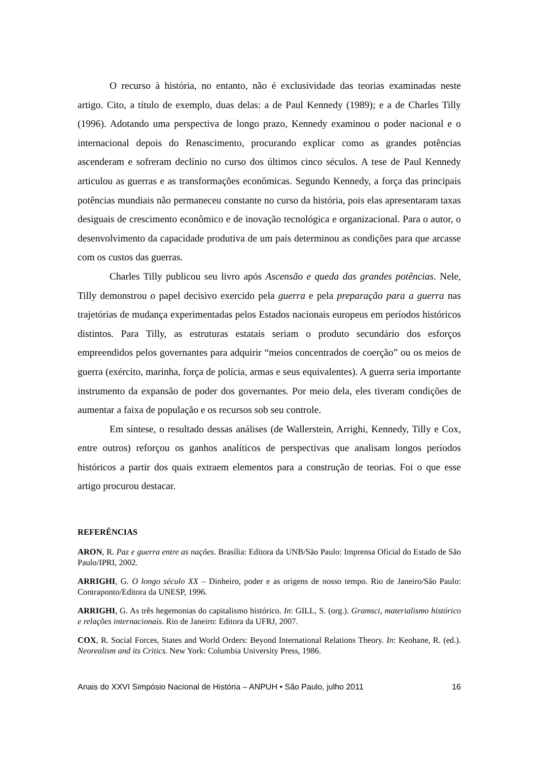O recurso à história, no entanto, não é exclusividade das teorias examinadas neste artigo. Cito, a título de exemplo, duas delas: a de Paul Kennedy (1989); e a de Charles Tilly (1996). Adotando uma perspectiva de longo prazo, Kennedy examinou o poder nacional e o internacional depois do Renascimento, procurando explicar como as grandes potências ascenderam e sofreram declínio no curso dos últimos cinco séculos. A tese de Paul Kennedy articulou as guerras e as transformações econômicas. Segundo Kennedy, a força das principais potências mundiais não permaneceu constante no curso da história, pois elas apresentaram taxas desiguais de crescimento econômico e de inovação tecnológica e organizacional. Para o autor, o desenvolvimento da capacidade produtiva de um país determinou as condições para que arcasse com os custos das guerras.
Charles Tilly publicou seu livro após Ascensão e queda das grandes potências. Nele, Tilly demonstrou o papel decisivo exercido pela guerra e pela preparação para a guerra nas trajetórias de mudança experimentadas pelos Estados nacionais europeus em períodos históricos distintos. Para Tilly, as estruturas estatais seriam o produto secundário dos esforços empreendidos pelos governantes para adquirir “meios concentrados de coerção” ou os meios de guerra (exército, marinha, força de polícia, armas e seus equivalentes). A guerra seria importante instrumento da expansão de poder dos governantes. Por meio dela, eles tiveram condições de aumentar a faixa de população e os recursos sob seu controle.
Em síntese, o resultado dessas análises (de Wallerstein, Arrighi, Kennedy, Tilly e Cox, entre outros) reforçou os ganhos analíticos de perspectivas que analisam longos períodos históricos a partir dos quais extraem elementos para a construção de teorias. Foi o que esse artigo procurou destacar.
REFERÊNCIAS
ARON, R. Paz e guerra entre as nações. Brasília: Editora da UNB/São Paulo: Imprensa Oficial do Estado de São Paulo/IPRI, 2002.
ARRIGHI, G. O longo século XX – Dinheiro, poder e as origens de nosso tempo. Rio de Janeiro/São Paulo: Contraponto/Editora da UNESP, 1996.
ARRIGHI, G. As três hegemonias do capitalismo histórico. In: GILL, S. (org.). Gramsci, materialismo histórico e relações internacionais. Rio de Janeiro: Editora da UFRJ, 2007.
COX, R. Social Forces, States and World Orders: Beyond International Relations Theory. In: Keohane, R. (ed.). Neorealism and its Critics. New York: Columbia University Press, 1986.
Anais do XXVI Simpósio Nacional de História – ANPUH • São Paulo, julho 2011 16